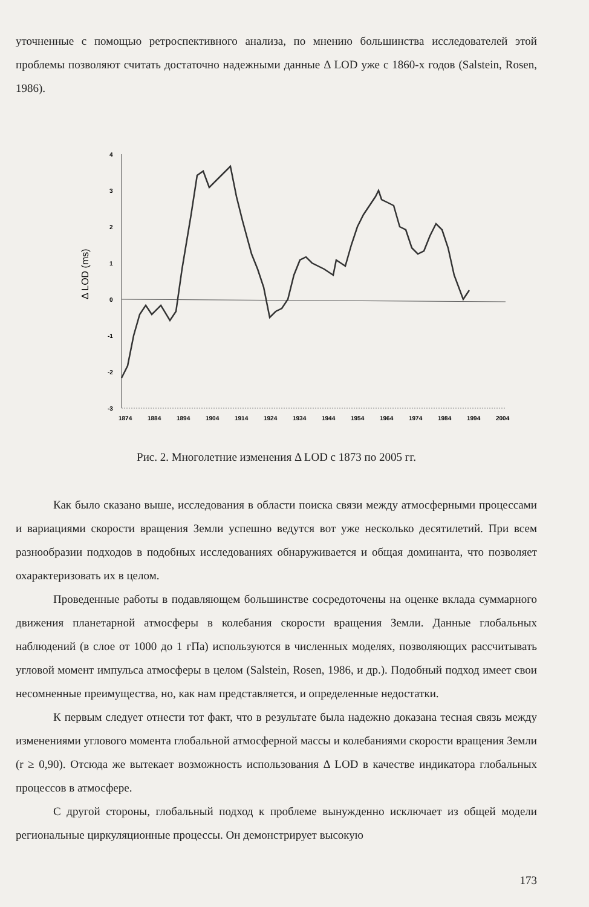уточненные с помощью ретроспективного анализа, по мнению большинства исследователей этой проблемы позволяют считать достаточно надежными данные Δ LOD уже с 1860-х годов (Salstein, Rosen, 1986).
Δ LOD (ms)
4
3
2
1
0
-1
-2
-3
1874
1884
1894
1904
1914
1924
1934
1944
1954
1964
1974
1984
1994
2004
Рис. 2. Многолетние изменения Δ LOD с 1873 по 2005 гг.
Как было сказано выше, исследования в области поиска связи между атмосферными процессами и вариациями скорости вращения Земли успешно ведутся вот уже несколько десятилетий. При всем разнообразии подходов в подобных исследованиях обнаруживается и общая доминанта, что позволяет охарактеризовать их в целом.
Проведенные работы в подавляющем большинстве сосредоточены на оценке вклада суммарного движения планетарной атмосферы в колебания скорости вращения Земли. Данные глобальных наблюдений (в слое от 1000 до 1 гПа) используются в численных моделях, позволяющих рассчитывать угловой момент импульса атмосферы в целом (Salstein, Rosen, 1986, и др.). Подобный подход имеет свои несомненные преимущества, но, как нам представляется, и определенные недостатки.
К первым следует отнести тот факт, что в результате была надежно доказана тесная связь между изменениями углового момента глобальной атмосферной массы и колебаниями скорости вращения Земли (r ≥ 0,90). Отсюда же вытекает возможность использования Δ LOD в качестве индикатора глобальных процессов в атмосфере.
С другой стороны, глобальный подход к проблеме вынужденно исключает из общей модели региональные циркуляционные процессы. Он демонстрирует высокую
173